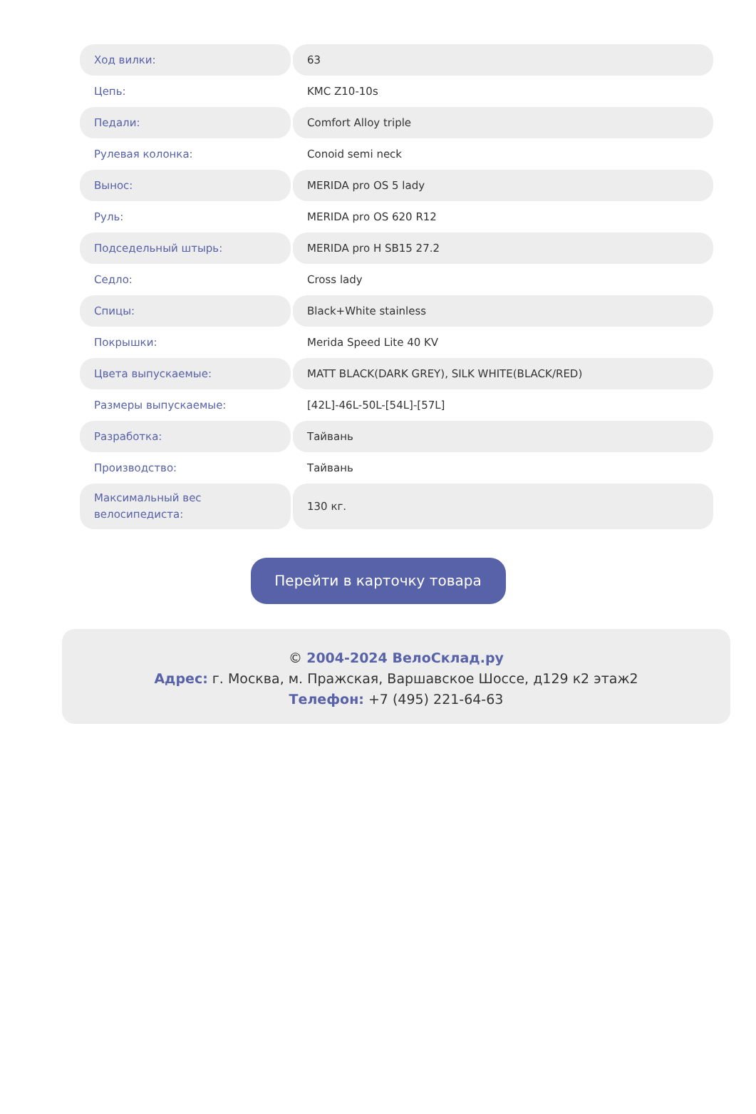| Ход вилки: | 63 |
| Цепь: | KMC Z10-10s |
| Педали: | Comfort Alloy triple |
| Рулевая колонка: | Conoid semi neck |
| Вынос: | MERIDA pro OS 5 lady |
| Руль: | MERIDA pro OS 620 R12 |
| Подседельный штырь: | MERIDA pro H SB15 27.2 |
| Седло: | Cross lady |
| Спицы: | Black+White stainless |
| Покрышки: | Merida Speed Lite 40 KV |
| Цвета выпускаемые: | MATT BLACK(DARK GREY), SILK WHITE(BLACK/RED) |
| Размеры выпускаемые: | [42L]-46L-50L-[54L]-[57L] |
| Разработка: | Тайвань |
| Производство: | Тайвань |
| Максимальный вес велосипедиста: | 130 кг. |
Перейти в карточку товара
© 2004-2024 ВелоСклад.ру
Адрес: г. Москва, м. Пражская, Варшавское Шоссе, д129 к2 этаж2
Телефон: +7 (495) 221-64-63